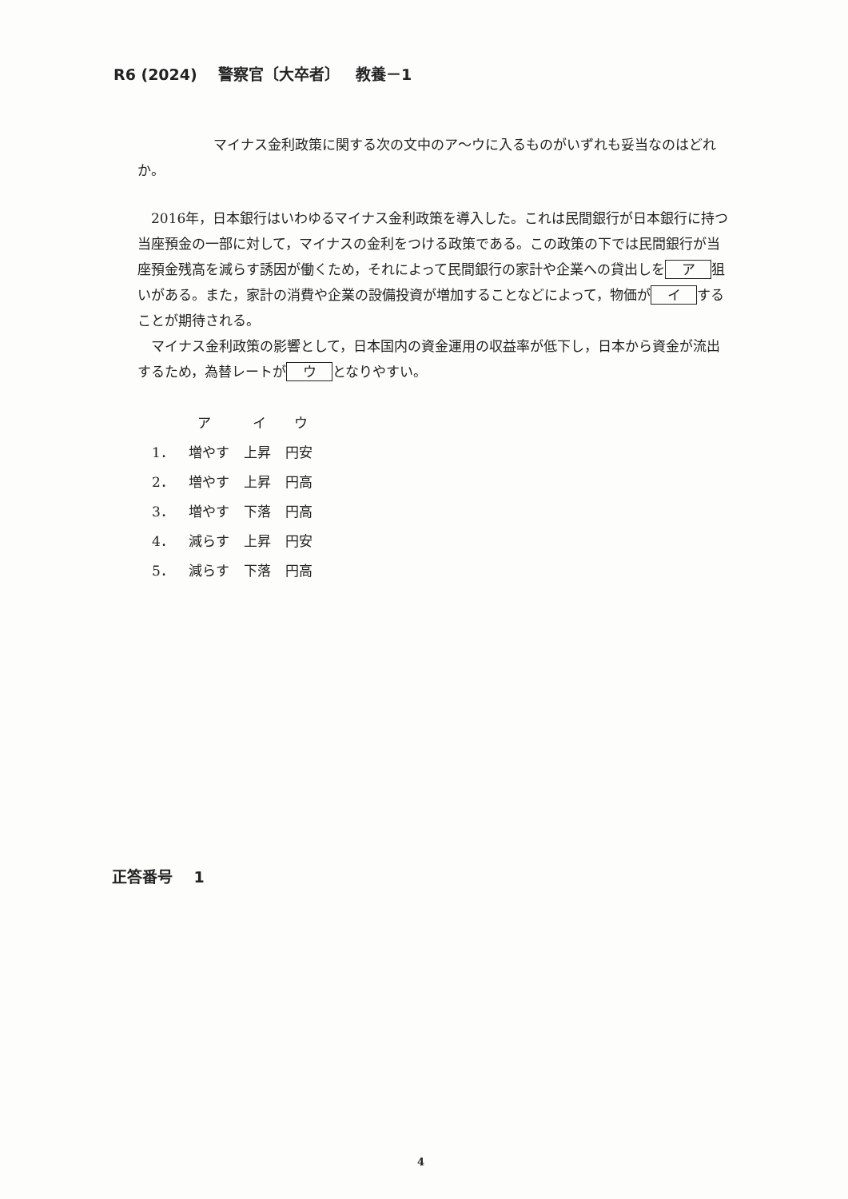R6 (2024) 警察官〔大卒者〕 教養－1
マイナス金利政策に関する次の文中のア～ウに入るものがいずれも妥当なのはどれか。
2016年，日本銀行はいわゆるマイナス金利政策を導入した。これは民間銀行が日本銀行に持つ当座預金の一部に対して，マイナスの金利をつける政策である。この政策の下では民間銀行が当座預金残高を減らす誘因が働くため，それによって民間銀行の家計や企業への貸出しを ア 狙いがある。また，家計の消費や企業の設備投資が増加することなどによって，物価が イ することが期待される。
マイナス金利政策の影響として，日本国内の資金運用の収益率が低下し，日本から資金が流出するため，為替レートが ウ となりやすい。
| | ア | イ | ウ |
| --- | --- | --- | --- |
| 1． | 増やす | 上昇 | 円安 |
| 2． | 増やす | 上昇 | 円高 |
| 3． | 増やす | 下落 | 円高 |
| 4． | 減らす | 上昇 | 円安 |
| 5． | 減らす | 下落 | 円高 |
正答番号 1
4